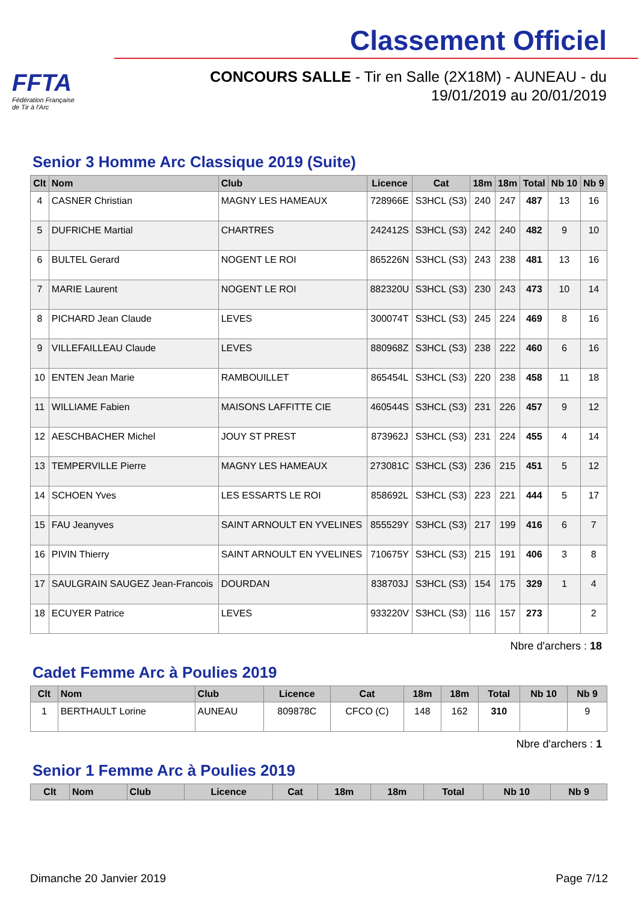FFTA
Fédération Française
de Tir à l'Arc
Classement Officiel
CONCOURS SALLE - Tir en Salle (2X18M) - AUNEAU - du
19/01/2019 au 20/01/2019
Senior 3 Homme Arc Classique 2019 (Suite)
| Clt | Nom | Club | Licence | Cat | 18m | 18m | Total | Nb 10 | Nb 9 |
| --- | --- | --- | --- | --- | --- | --- | --- | --- | --- |
| 4 | CASNER Christian | MAGNY LES HAMEAUX | 728966E | S3HCL (S3) | 240 | 247 | 487 | 13 | 16 |
| 5 | DUFRICHE Martial | CHARTRES | 242412S | S3HCL (S3) | 242 | 240 | 482 | 9 | 10 |
| 6 | BULTEL Gerard | NOGENT LE ROI | 865226N | S3HCL (S3) | 243 | 238 | 481 | 13 | 16 |
| 7 | MARIE Laurent | NOGENT LE ROI | 882320U | S3HCL (S3) | 230 | 243 | 473 | 10 | 14 |
| 8 | PICHARD Jean Claude | LEVES | 300074T | S3HCL (S3) | 245 | 224 | 469 | 8 | 16 |
| 9 | VILLEFAILLEAU Claude | LEVES | 880968Z | S3HCL (S3) | 238 | 222 | 460 | 6 | 16 |
| 10 | ENTEN Jean Marie | RAMBOUILLET | 865454L | S3HCL (S3) | 220 | 238 | 458 | 11 | 18 |
| 11 | WILLIAME Fabien | MAISONS LAFFITTE CIE | 460544S | S3HCL (S3) | 231 | 226 | 457 | 9 | 12 |
| 12 | AESCHBACHER Michel | JOUY ST PREST | 873962J | S3HCL (S3) | 231 | 224 | 455 | 4 | 14 |
| 13 | TEMPERVILLE Pierre | MAGNY LES HAMEAUX | 273081C | S3HCL (S3) | 236 | 215 | 451 | 5 | 12 |
| 14 | SCHOEN Yves | LES ESSARTS LE ROI | 858692L | S3HCL (S3) | 223 | 221 | 444 | 5 | 17 |
| 15 | FAU Jeanyves | SAINT ARNOULT EN YVELINES | 855529Y | S3HCL (S3) | 217 | 199 | 416 | 6 | 7 |
| 16 | PIVIN Thierry | SAINT ARNOULT EN YVELINES | 710675Y | S3HCL (S3) | 215 | 191 | 406 | 3 | 8 |
| 17 | SAULGRAIN SAUGEZ Jean-Francois | DOURDAN | 838703J | S3HCL (S3) | 154 | 175 | 329 | 1 | 4 |
| 18 | ECUYER Patrice | LEVES | 933220V | S3HCL (S3) | 116 | 157 | 273 | | 2 |
Nbre d'archers : 18
Cadet Femme Arc à Poulies 2019
| Clt | Nom | Club | Licence | Cat | 18m | 18m | Total | Nb 10 | Nb 9 |
| --- | --- | --- | --- | --- | --- | --- | --- | --- | --- |
| 1 | BERTHAULT Lorine | AUNEAU | 809878C | CFCO (C) | 148 | 162 | 310 | | 9 |
Nbre d'archers : 1
Senior 1 Femme Arc à Poulies 2019
| Clt | Nom | Club | Licence | Cat | 18m | 18m | Total | Nb 10 | Nb 9 |
| --- | --- | --- | --- | --- | --- | --- | --- | --- | --- |
Dimanche 20 Janvier 2019 Page 7/12